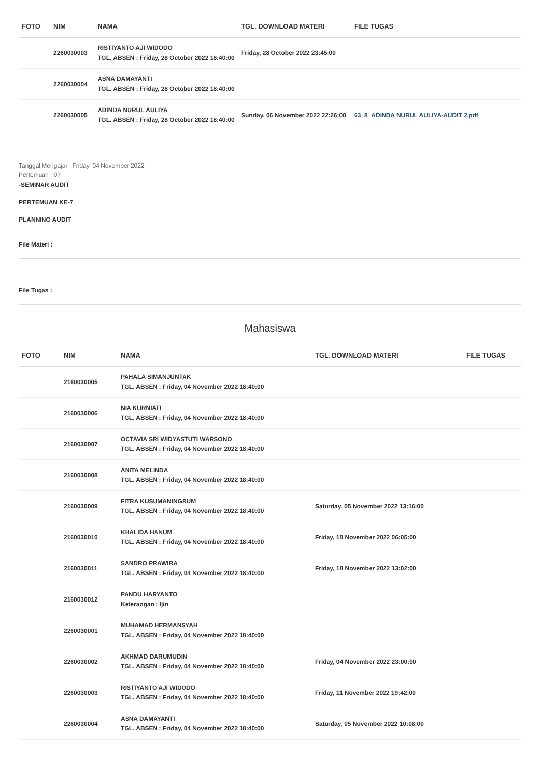| FOTO | NIM | NAMA | TGL. DOWNLOAD MATERI | FILE TUGAS |
| --- | --- | --- | --- | --- |
| | 2260030003 | RISTIYANTO AJI WIDODO TGL. ABSEN : Friday, 28 October 2022 18:40:00 | Friday, 28 October 2022 23:45:00 | |
| | 2260030004 | ASNA DAMAYANTI TGL. ABSEN : Friday, 28 October 2022 18:40:00 | | |
| | 2260030005 | ADINDA NURUL AULIYA TGL. ABSEN : Friday, 28 October 2022 18:40:00 | Sunday, 06 November 2022 22:26:00 | 63_8_ADINDA NURUL AULIYA-AUDIT 2.pdf |
Tanggal Mengajar : Friday, 04 November 2022
Pertemuan : 07
-SEMINAR AUDIT
PERTEMUAN KE-7
PLANNING AUDIT
File Materi :
File Tugas :
Mahasiswa
| FOTO | NIM | NAMA | TGL. DOWNLOAD MATERI | FILE TUGAS |
| --- | --- | --- | --- | --- |
| | 2160030005 | PAHALA SIMANJUNTAK TGL. ABSEN : Friday, 04 November 2022 18:40:00 | | |
| | 2160030006 | NIA KURNIATI TGL. ABSEN : Friday, 04 November 2022 18:40:00 | | |
| | 2160030007 | OCTAVIA SRI WIDYASTUTI WARSONO TGL. ABSEN : Friday, 04 November 2022 18:40:00 | | |
| | 2160030008 | ANITA MELINDA TGL. ABSEN : Friday, 04 November 2022 18:40:00 | | |
| | 2160030009 | FITRA KUSUMANINGRUM TGL. ABSEN : Friday, 04 November 2022 18:40:00 | Saturday, 05 November 2022 13:16:00 | |
| | 2160030010 | KHALIDA HANUM TGL. ABSEN : Friday, 04 November 2022 18:40:00 | Friday, 18 November 2022 06:05:00 | |
| | 2160030011 | SANDRO PRAWIRA TGL. ABSEN : Friday, 04 November 2022 18:40:00 | Friday, 18 November 2022 13:02:00 | |
| | 2160030012 | PANDU HARYANTO Keterangan : Ijin | | |
| | 2260030001 | MUHAMAD HERMANSYAH TGL. ABSEN : Friday, 04 November 2022 18:40:00 | | |
| | 2260030002 | AKHMAD DARUMUDIN TGL. ABSEN : Friday, 04 November 2022 18:40:00 | Friday, 04 November 2022 23:00:00 | |
| | 2260030003 | RISTIYANTO AJI WIDODO TGL. ABSEN : Friday, 04 November 2022 18:40:00 | Friday, 11 November 2022 19:42:00 | |
| | 2260030004 | ASNA DAMAYANTI TGL. ABSEN : Friday, 04 November 2022 18:40:00 | Saturday, 05 November 2022 10:08:00 | |